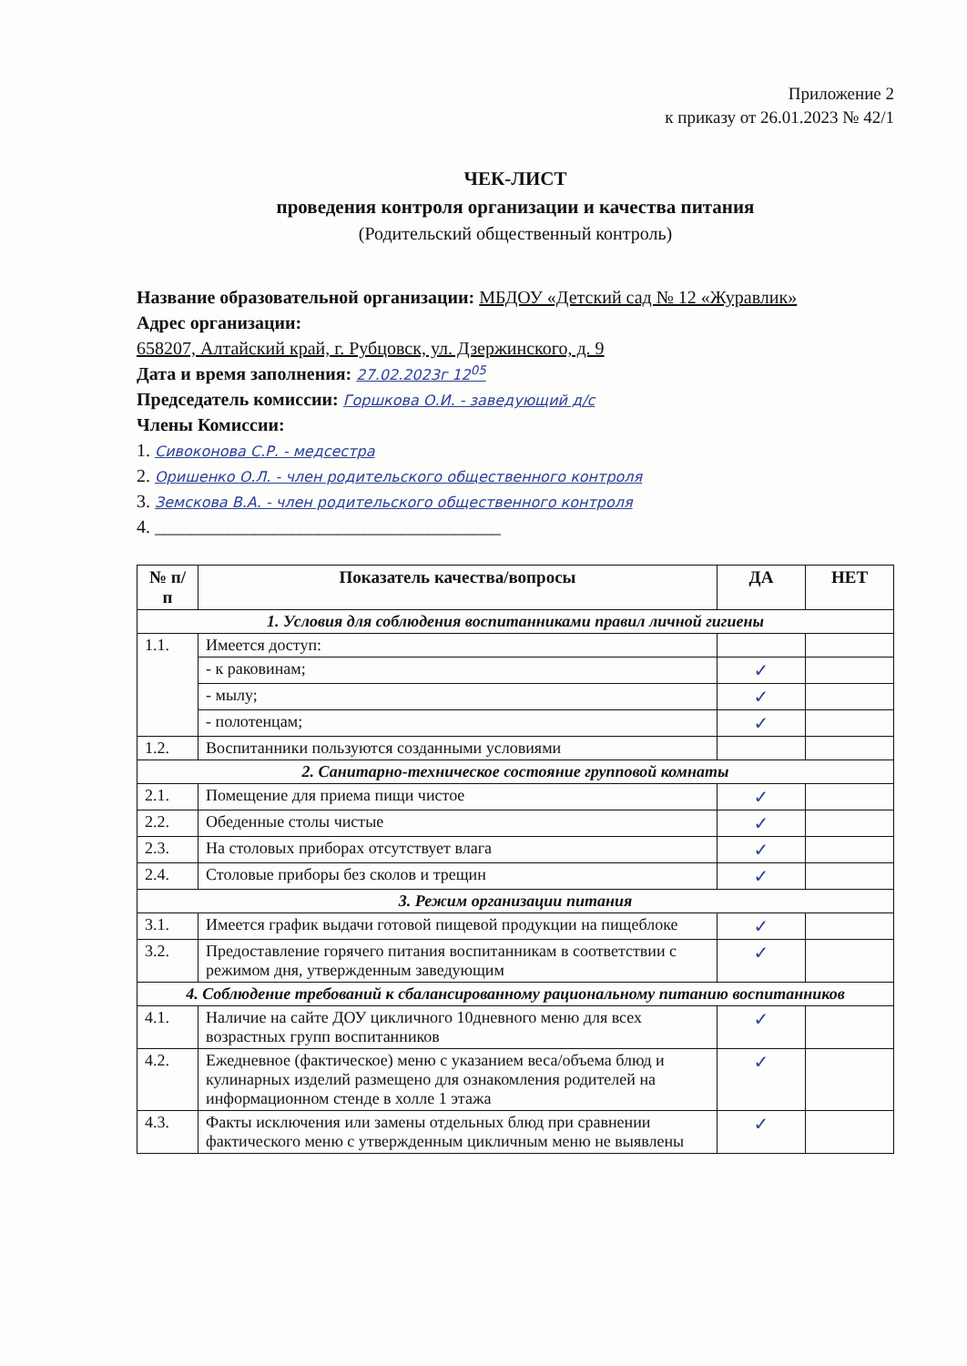Приложение 2
к приказу от 26.01.2023 № 42/1
ЧЕК-ЛИСТ
проведения контроля организации и качества питания
(Родительский общественный контроль)
Название образовательной организации: МБДОУ «Детский сад № 12 «Журавлик»
Адрес организации:
658207, Алтайский край, г. Рубцовск, ул. Дзержинского, д. 9
Дата и время заполнения: 27.02.2023г 12<sup>05</sup>
Председатель комиссии: Горшкова О.И. - заведующий д/с
Члены Комиссии:
1. Сивоконова С.Р. - медсестра
2. Оришенко О.Л. - член родительского общественного контроля
3. Земскова В.А. - член родительского общественного контроля
4. ______________________________________
| № п/п | Показатель качества/вопросы | ДА | НЕТ |
| --- | --- | --- | --- |
| 1. Условия для соблюдения воспитанниками правил личной гигиены | | | |
| 1.1. | Имеется доступ: | | |
| | - к раковинам; | ✓ | |
| | - мылу; | ✓ | |
| | - полотенцам; | ✓ | |
| 1.2. | Воспитанники пользуются созданными условиями | | |
| 2. Санитарно-техническое состояние групповой комнаты | | | |
| 2.1. | Помещение для приема пищи чистое | ✓ | |
| 2.2. | Обеденные столы чистые | ✓ | |
| 2.3. | На столовых приборах отсутствует влага | ✓ | |
| 2.4. | Столовые приборы без сколов и трещин | ✓ | |
| 3. Режим организации питания | | | |
| 3.1. | Имеется график выдачи готовой пищевой продукции на пищеблоке | ✓ | |
| 3.2. | Предоставление горячего питания воспитанникам в соответствии с режимом дня, утвержденным заведующим | ✓ | |
| 4. Соблюдение требований к сбалансированному рациональному питанию воспитанников | | | |
| 4.1. | Наличие на сайте ДОУ цикличного 10дневного меню для всех возрастных групп воспитанников | ✓ | |
| 4.2. | Ежедневное (фактическое) меню с указанием веса/объема блюд и кулинарных изделий размещено для ознакомления родителей на информационном стенде в холле 1 этажа | ✓ | |
| 4.3. | Факты исключения или замены отдельных блюд при сравнении фактического меню с утвержденным цикличным меню не выявлены | ✓ | |